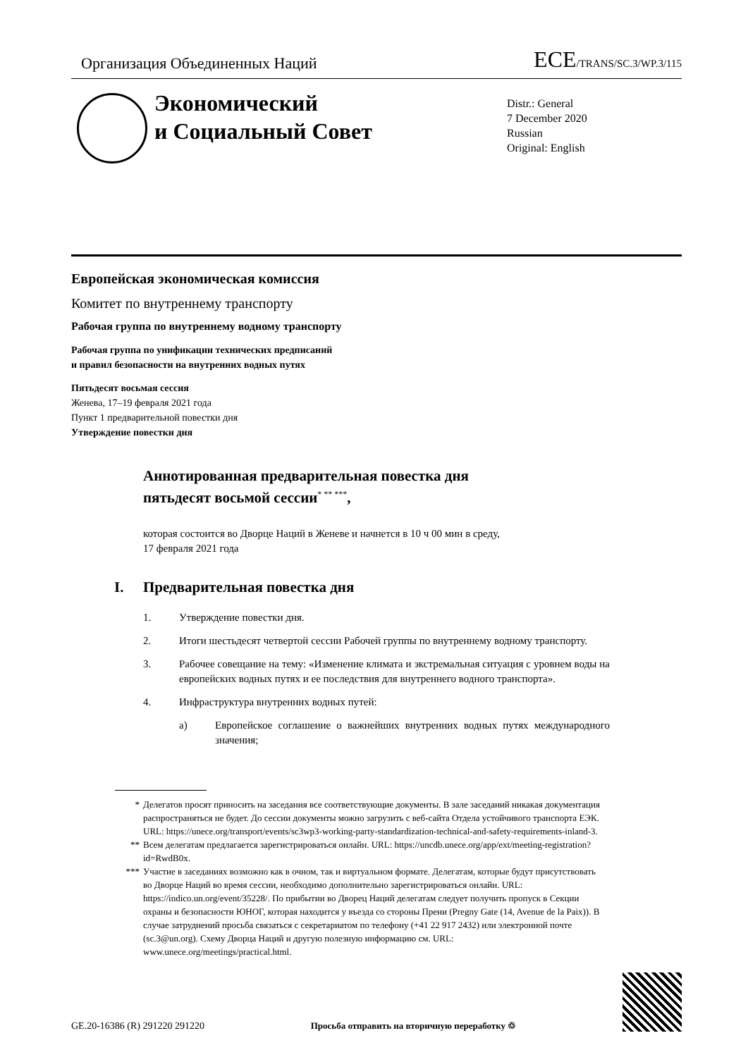Организация Объединенных Наций
ECE/TRANS/SC.3/WP.3/115
Экономический
и Социальный Совет
Distr.: General
7 December 2020
Russian
Original: English
Европейская экономическая комиссия
Комитет по внутреннему транспорту
Рабочая группа по внутреннему водному транспорту
Рабочая группа по унификации технических предписаний
и правил безопасности на внутренних водных путях
Пятьдесят восьмая сессия
Женева, 17–19 февраля 2021 года
Пункт 1 предварительной повестки дня
Утверждение повестки дня
Аннотированная предварительная повестка дня
пятьдесят восьмой сессии<sup>* ** ***</sup>,
которая состоится во Дворце Наций в Женеве и начнется в 10 ч 00 мин в среду,
17 февраля 2021 года
I. Предварительная повестка дня
1. Утверждение повестки дня.
2. Итоги шестьдесят четвертой сессии Рабочей группы по внутреннему водному транспорту.
3. Рабочее совещание на тему: «Изменение климата и экстремальная ситуация с уровнем воды на европейских водных путях и ее последствия для внутреннего водного транспорта».
4. Инфраструктура внутренних водных путей:
a) Европейское соглашение о важнейших внутренних водных путях международного значения;
* Делегатов просят приносить на заседания все соответствующие документы. В зале заседаний никакая документация распространяться не будет. До сессии документы можно загрузить с веб-сайта Отдела устойчивого транспорта ЕЭК. URL: https://unece.org/transport/events/sc3wp3-working-party-standardization-technical-and-safety-requirements-inland-3.
** Всем делегатам предлагается зарегистрироваться онлайн. URL: https://uncdb.unece.org/app/ext/meeting-registration?id=RwdB0x.
*** Участие в заседаниях возможно как в очном, так и виртуальном формате. Делегатам, которые будут присутствовать во Дворце Наций во время сессии, необходимо дополнительно зарегистрироваться онлайн. URL: https://indico.un.org/event/35228/. По прибытии во Дворец Наций делегатам следует получить пропуск в Секции охраны и безопасности ЮНОГ, которая находится у въезда со стороны Прени (Pregny Gate (14, Avenue de la Paix)). В случае затруднений просьба связаться с секретариатом по телефону (+41 22 917 2432) или электронной почте (sc.3@un.org). Схему Дворца Наций и другую полезную информацию см. URL: www.unece.org/meetings/practical.html.
GE.20-16386 (R) 291220 291220 Просьба отправить на вторичную переработку ♲